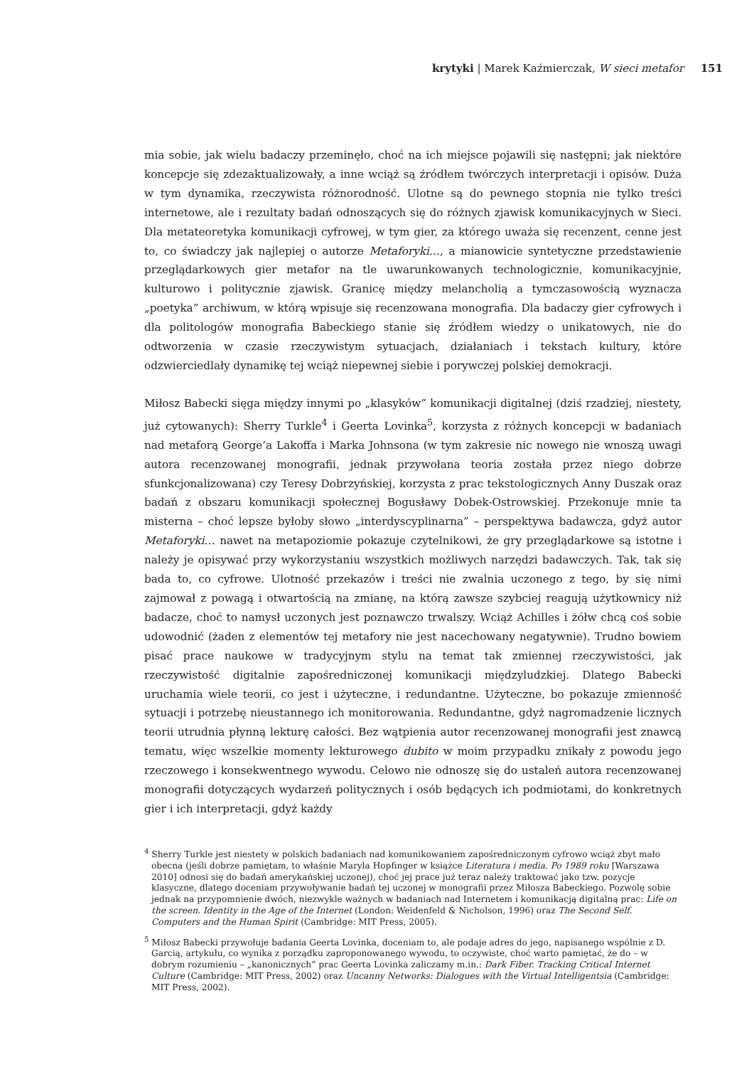krytyki | Marek Kaźmierczak, W sieci metafor 151
mia sobie, jak wielu badaczy przeminęło, choć na ich miejsce pojawili się następni; jak niektóre koncepcje się zdezaktualizowały, a inne wciąż są źródłem twórczych interpretacji i opisów. Duża w tym dynamika, rzeczywista różnorodność. Ulotne są do pewnego stopnia nie tylko treści internetowe, ale i rezultaty badań odnoszących się do różnych zjawisk komunikacyjnych w Sieci. Dla metateoretyka komunikacji cyfrowej, w tym gier, za którego uważa się recenzent, cenne jest to, co świadczy jak najlepiej o autorze Metaforyki…, a mianowicie syntetyczne przedstawienie przeglądarkowych gier metafor na tle uwarunkowanych technologicznie, komunikacyjnie, kulturowo i politycznie zjawisk. Granicę między melancholią a tymczasowością wyznacza „poetyka” archiwum, w którą wpisuje się recenzowana monografia. Dla badaczy gier cyfrowych i dla politologów monografia Babeckiego stanie się źródłem wiedzy o unikatowych, nie do odtworzenia w czasie rzeczywistym sytuacjach, działaniach i tekstach kultury, które odzwierciedlały dynamikę tej wciąż niepewnej siebie i porywczej polskiej demokracji.
Miłosz Babecki sięga między innymi po „klasyków” komunikacji digitalnej (dziś rzadziej, niestety, już cytowanych): Sherry Turkle<sup>4</sup> i Geerta Lovinka<sup>5</sup>, korzysta z różnych koncepcji w badaniach nad metaforą George’a Lakoffa i Marka Johnsona (w tym zakresie nic nowego nie wnoszą uwagi autora recenzowanej monografii, jednak przywołana teoria została przez niego dobrze sfunkcjonalizowana) czy Teresy Dobrzyńskiej, korzysta z prac tekstologicznych Anny Duszak oraz badań z obszaru komunikacji społecznej Bogusławy Dobek-Ostrowskiej. Przekonuje mnie ta misterna – choć lepsze byłoby słowo „interdyscyplinarna” – perspektywa badawcza, gdyż autor Metaforyki… nawet na metapoziomie pokazuje czytelnikowi, że gry przeglądarkowe są istotne i należy je opisywać przy wykorzystaniu wszystkich możliwych narzędzi badawczych. Tak, tak się bada to, co cyfrowe. Ulotność przekazów i treści nie zwalnia uczonego z tego, by się nimi zajmował z powagą i otwartością na zmianę, na którą zawsze szybciej reagują użytkownicy niż badacze, choć to namysł uczonych jest poznawczo trwalszy. Wciąż Achilles i żółw chcą coś sobie udowodnić (żaden z elementów tej metafory nie jest nacechowany negatywnie). Trudno bowiem pisać prace naukowe w tradycyjnym stylu na temat tak zmiennej rzeczywistości, jak rzeczywistość digitalnie zapośredniczonej komunikacji międzyludzkiej. Dlatego Babecki uruchamia wiele teorii, co jest i użyteczne, i redundantne. Użyteczne, bo pokazuje zmienność sytuacji i potrzebę nieustannego ich monitorowania. Redundantne, gdyż nagromadzenie licznych teorii utrudnia płynną lekturę całości. Bez wątpienia autor recenzowanej monografii jest znawcą tematu, więc wszelkie momenty lekturowego dubito w moim przypadku znikały z powodu jego rzeczowego i konsekwentnego wywodu. Celowo nie odnoszę się do ustaleń autora recenzowanej monografii dotyczących wydarzeń politycznych i osób będących ich podmiotami, do konkretnych gier i ich interpretacji, gdyż każdy
<sup>4</sup> Sherry Turkle jest niestety w polskich badaniach nad komunikowaniem zapośredniczonym cyfrowo wciąż zbyt mało obecna (jeśli dobrze pamiętam, to właśnie Maryla Hopfinger w książce Literatura i media. Po 1989 roku [Warszawa 2010] odnosi się do badań amerykańskiej uczonej), choć jej prace już teraz należy traktować jako tzw. pozycje klasyczne, dlatego doceniam przywoływanie badań tej uczonej w monografii przez Miłosza Babeckiego. Pozwolę sobie jednak na przypomnienie dwóch, niezwykle ważnych w badaniach nad Internetem i komunikacją digitalną prac: Life on the screen. Identity in the Age of the Internet (London: Weidenfeld & Nicholson, 1996) oraz The Second Self. Computers and the Human Spirit (Cambridge: MIT Press, 2005).
<sup>5</sup> Miłosz Babecki przywołuje badania Geerta Lovinka, doceniam to, ale podaje adres do jego, napisanego wspólnie z D. Garcią, artykułu, co wynika z porządku zaproponowanego wywodu, to oczywiste, choć warto pamiętać, że do – w dobrym rozumieniu – „kanonicznych” prac Geerta Lovinka zaliczamy m.in.: Dark Fiber. Tracking Critical Internet Culture (Cambridge: MIT Press, 2002) oraz Uncanny Networks: Dialogues with the Virtual Intelligentsia (Cambridge: MIT Press, 2002).